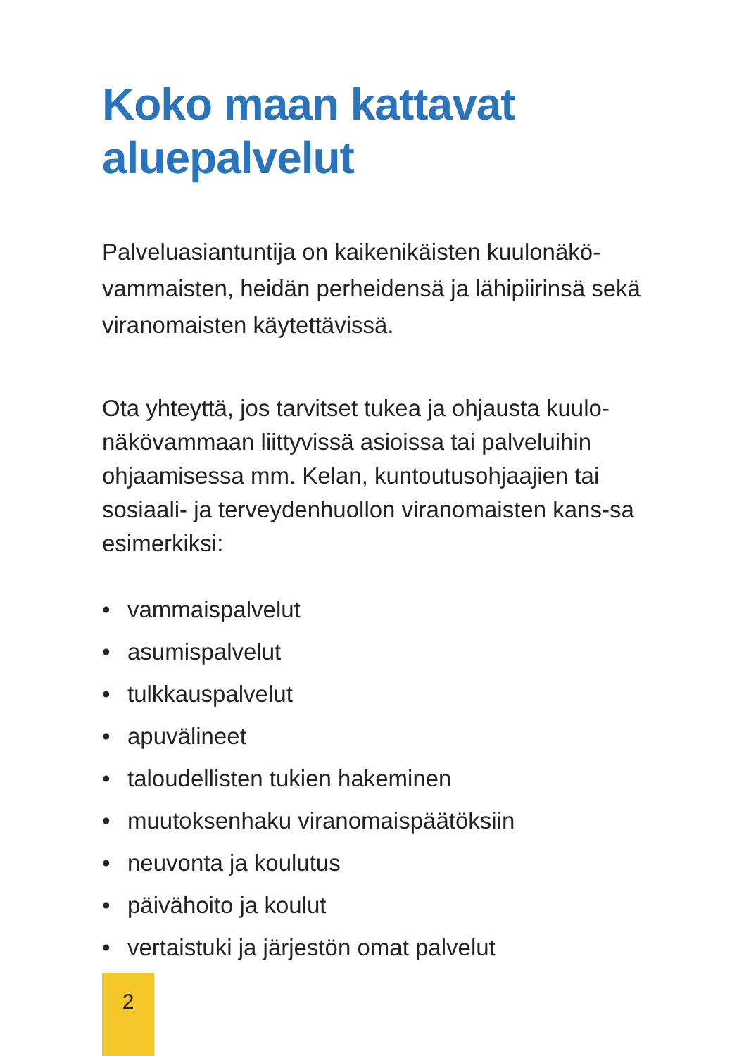Koko maan kattavat
aluepalvelut
Palveluasiantuntija on kaikenikäisten kuulonäkö-vammaisten, heidän perheidensä ja lähipiirinsä sekä viranomaisten käytettävissä.
Ota yhteyttä, jos tarvitset tukea ja ohjausta kuulo-näkövammaan liittyvissä asioissa tai palveluihin ohjaamisessa mm. Kelan, kuntoutusohjaajien tai sosiaali- ja terveydenhuollon viranomaisten kans-sa esimerkiksi:
• vammaispalvelut
• asumispalvelut
• tulkkauspalvelut
• apuvälineet
• taloudellisten tukien hakeminen
• muutoksenhaku viranomaispäätöksiin
• neuvonta ja koulutus
• päivähoito ja koulut
• vertaistuki ja järjestön omat palvelut
2